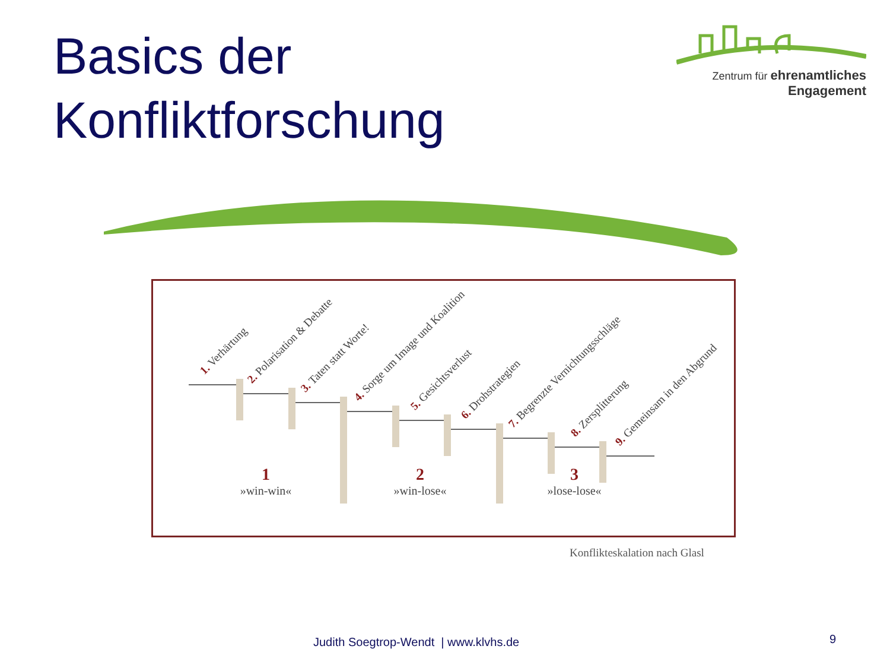Basics der
Konfliktforschung
Zentrum für ehrenamtliches
Engagement
1. Verhärtung
2. Polarisation & Debatte
3. Taten statt Worte!
4. Sorge um Image und Koalition
5. Gesichtsverlust
6. Drohstrategien
7. Begrenzte Vernichtungsschläge
8. Zersplitterung
9. Gemeinsam in den Abgrund
1
»win-win«
2
»win-lose«
3
»lose-lose«
Konflikteskalation nach Glasl
Judith Soegtrop-Wendt | www.klvhs.de
9